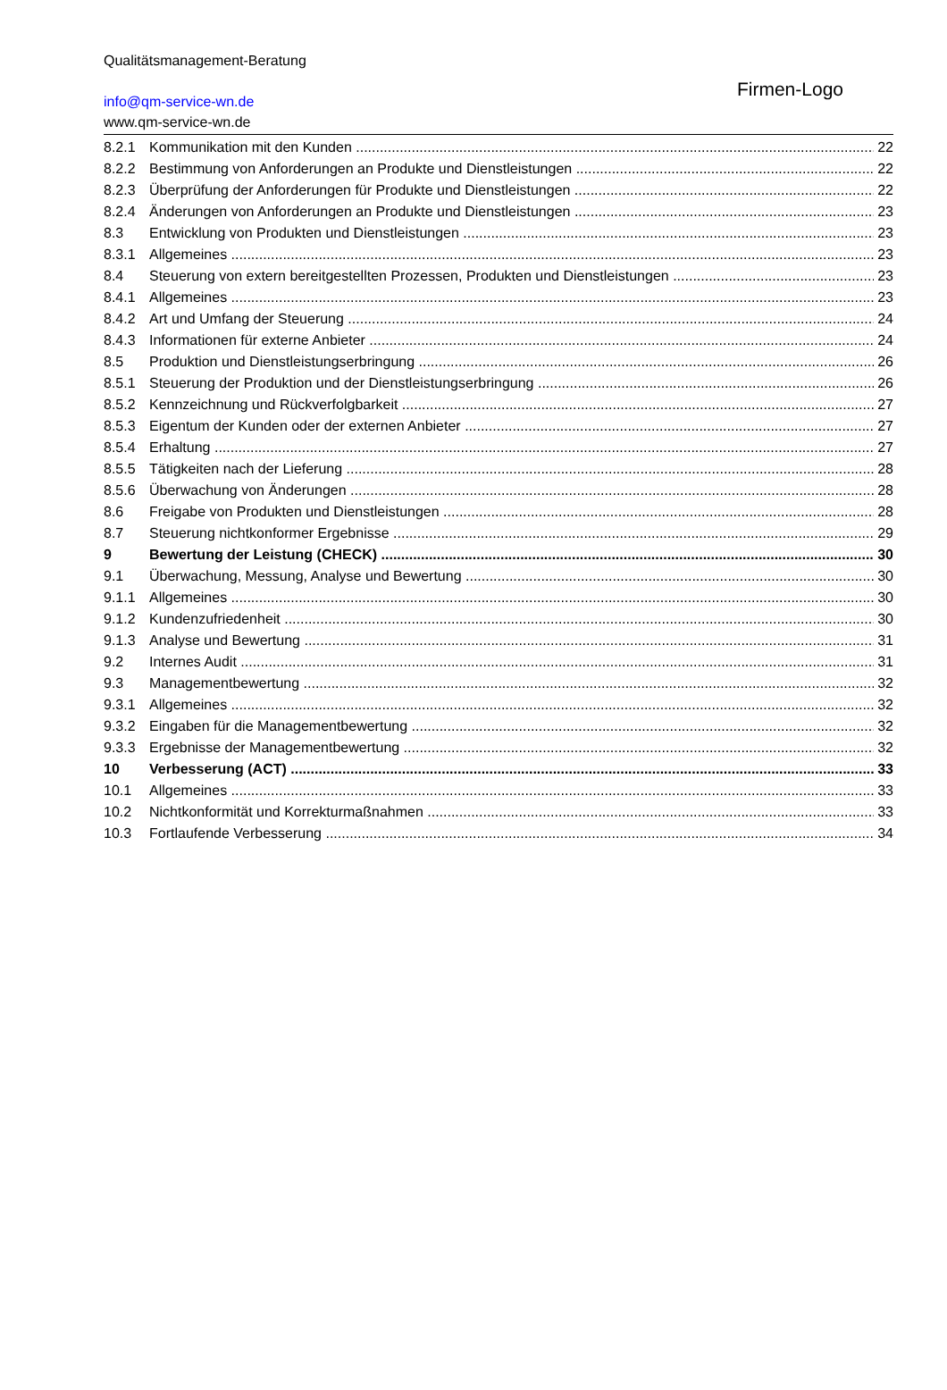Qualitätsmanagement-Beratung
info@qm-service-wn.de
www.qm-service-wn.de
Firmen-Logo
8.2.1 Kommunikation mit den Kunden 22
8.2.2 Bestimmung von Anforderungen an Produkte und Dienstleistungen 22
8.2.3 Überprüfung der Anforderungen für Produkte und Dienstleistungen 22
8.2.4 Änderungen von Anforderungen an Produkte und Dienstleistungen 23
8.3 Entwicklung von Produkten und Dienstleistungen 23
8.3.1 Allgemeines 23
8.4 Steuerung von extern bereitgestellten Prozessen, Produkten und Dienstleistungen 23
8.4.1 Allgemeines 23
8.4.2 Art und Umfang der Steuerung 24
8.4.3 Informationen für externe Anbieter 24
8.5 Produktion und Dienstleistungserbringung 26
8.5.1 Steuerung der Produktion und der Dienstleistungserbringung 26
8.5.2 Kennzeichnung und Rückverfolgbarkeit 27
8.5.3 Eigentum der Kunden oder der externen Anbieter 27
8.5.4 Erhaltung 27
8.5.5 Tätigkeiten nach der Lieferung 28
8.5.6 Überwachung von Änderungen 28
8.6 Freigabe von Produkten und Dienstleistungen 28
8.7 Steuerung nichtkonformer Ergebnisse 29
9 Bewertung der Leistung (CHECK) 30
9.1 Überwachung, Messung, Analyse und Bewertung 30
9.1.1 Allgemeines 30
9.1.2 Kundenzufriedenheit 30
9.1.3 Analyse und Bewertung 31
9.2 Internes Audit 31
9.3 Managementbewertung 32
9.3.1 Allgemeines 32
9.3.2 Eingaben für die Managementbewertung 32
9.3.3 Ergebnisse der Managementbewertung 32
10 Verbesserung (ACT) 33
10.1 Allgemeines 33
10.2 Nichtkonformität und Korrekturmaßnahmen 33
10.3 Fortlaufende Verbesserung 34